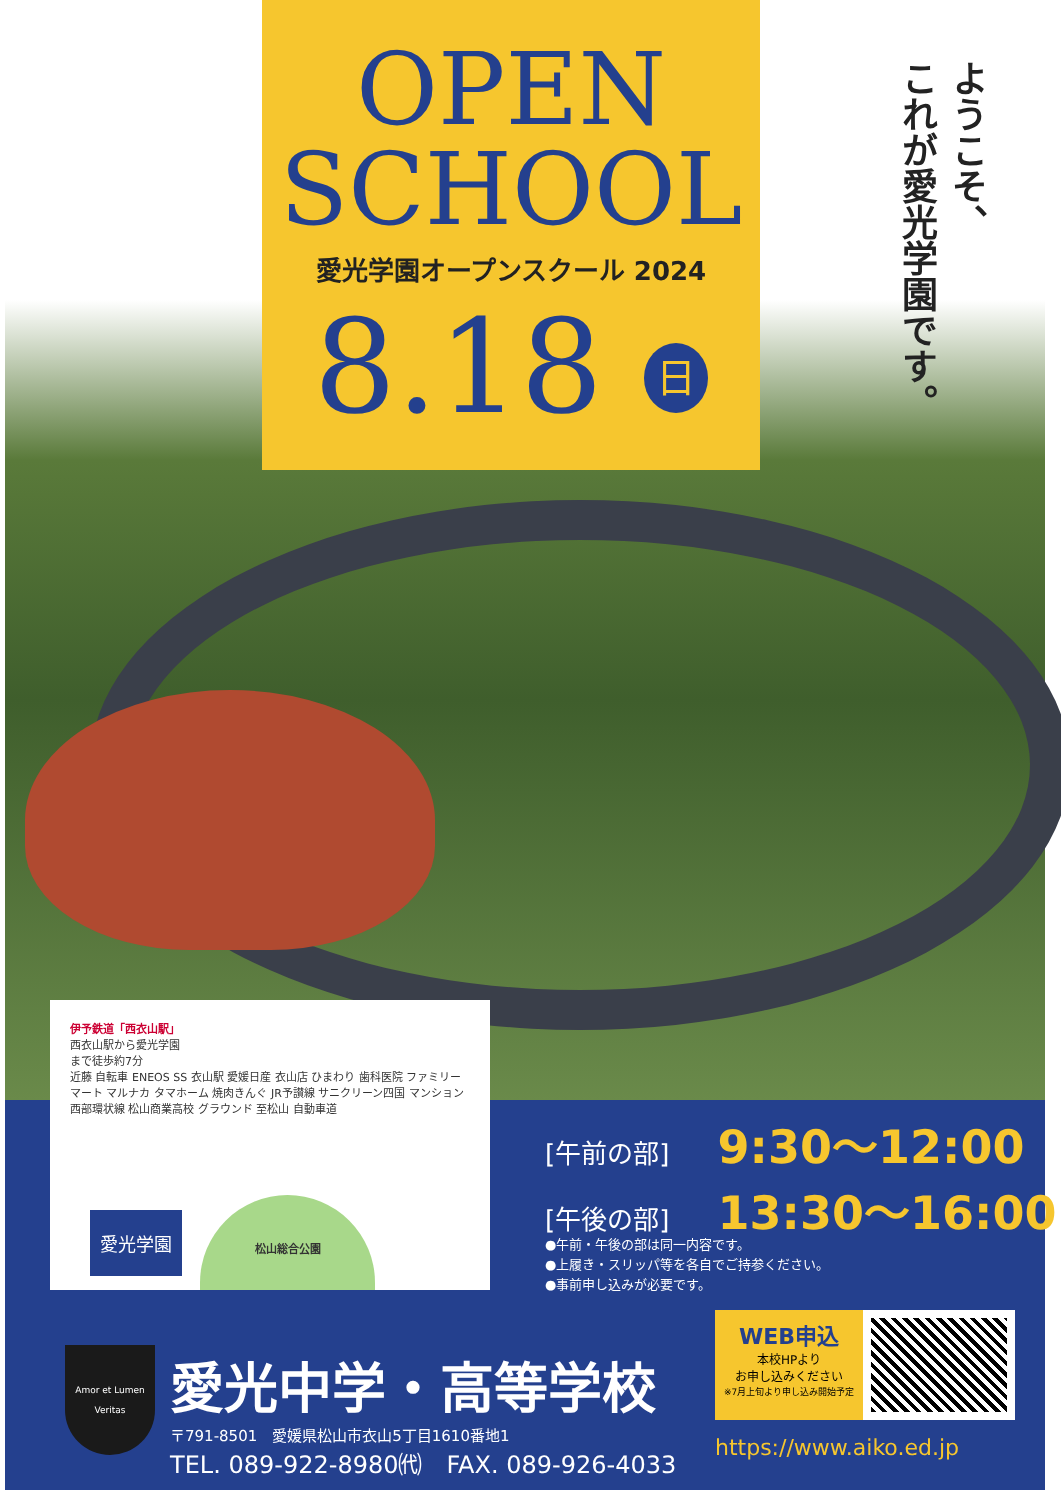OPEN
SCHOOL
愛光学園オープンスクール 2024
8.18 日
ようこそ、
これが愛光学園です。
伊予鉄道「西衣山駅」
西衣山駅から愛光学園
まで徒歩約7分
近藤 自転車 ENEOS SS 衣山駅 愛媛日産 衣山店 ひまわり 歯科医院 ファミリーマート マルナカ タマホーム 焼肉きんぐ JR予讃線 サニクリーン四国 マンション 西部環状線 松山商業高校 グラウンド 至松山 自動車道
愛光学園
松山総合公園
[午前の部] 9:30〜12:00
[午後の部] 13:30〜16:00
●午前・午後の部は同一内容です。
●上履き・スリッパ等を各自でご持参ください。
●事前申し込みが必要です。
Amor et Lumen
Veritas
愛光中学・高等学校
〒791-8501　愛媛県松山市衣山5丁目1610番地1
TEL. 089-922-8980㈹　FAX. 089-926-4033
WEB申込
本校HPより
お申し込みください
※7月上旬より申し込み開始予定
https://www.aiko.ed.jp